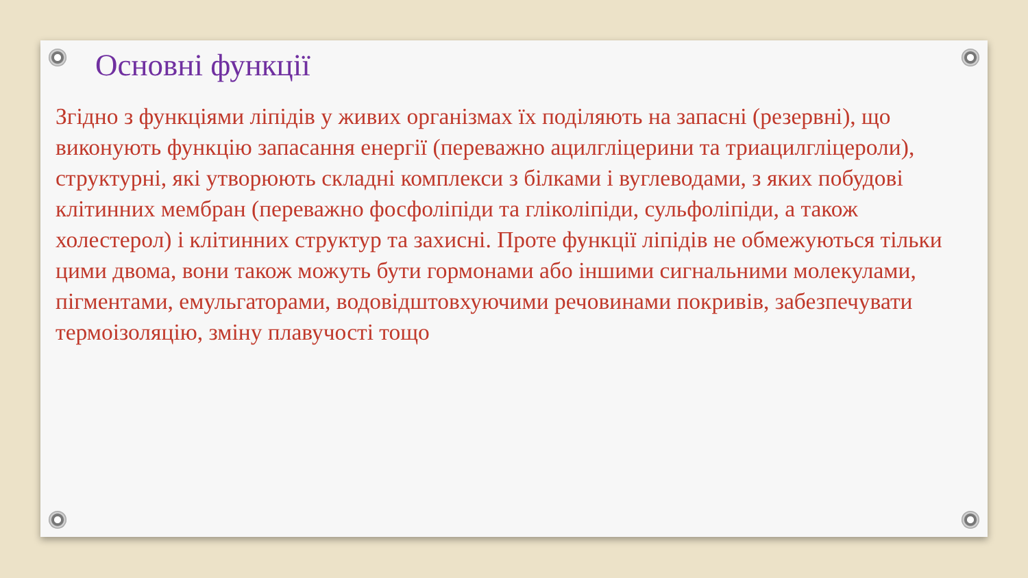Основні функції
Згідно з функціями ліпідів у живих організмах їх поділяють на запасні (резервні), що виконують функцію запасання енергії (переважно ацилгліцерини та триацилгліцероли), структурні, які утворюють складні комплекси з білками і вуглеводами, з яких побудові клітинних мембран (переважно фосфоліпіди та гліколіпіди, сульфоліпіди, а також холестерол) і клітинних структур та захисні. Проте функції ліпідів не обмежуються тільки цими двома, вони також можуть бути гормонами або іншими сигнальними молекулами, пігментами, емульгаторами, водовідштовхуючими речовинами покривів, забезпечувати термоізоляцію, зміну плавучості тощо